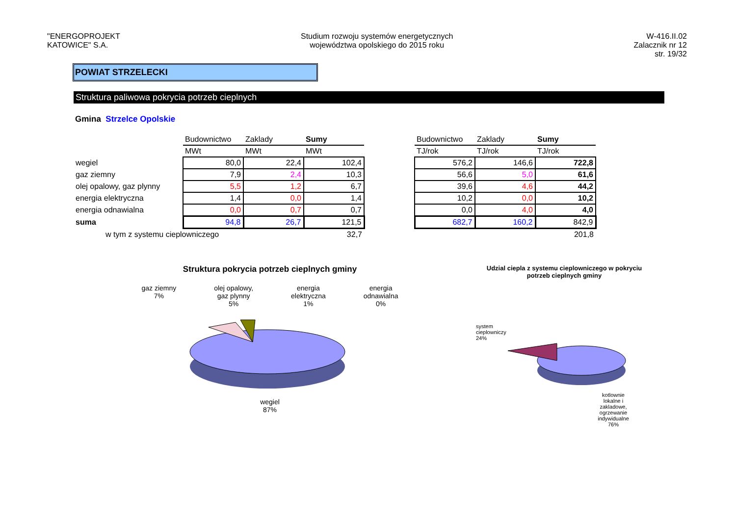"ENERGOPROJEKT
KATOWICE" S.A.
Studium rozwoju systemów energetycznych
województwa opolskiego do 2015 roku
W-416.II.02
Zalacznik nr 12
str. 19/32
POWIAT STRZELECKI
Struktura paliwowa pokrycia potrzeb cieplnych
Gmina Strzelce Opolskie
| | Budownictwo | Zaklady | Sumy |
| | MWt | MWt | MWt |
| wegiel | 80,0 | 22,4 | 102,4 |
| gaz ziemny | 7,9 | 2,4 | 10,3 |
| olej opalowy, gaz plynny | 5,5 | 1,2 | 6,7 |
| energia elektryczna | 1,4 | 0,0 | 1,4 |
| energia odnawialna | 0,0 | 0,7 | 0,7 |
| suma | 94,8 | 26,7 | 121,5 |
| w tym z systemu cieplowniczego | | | 32,7 |
| Budownictwo | Zaklady | Sumy |
| TJ/rok | TJ/rok | TJ/rok |
| 576,2 | 146,6 | 722,8 |
| 56,6 | 5,0 | 61,6 |
| 39,6 | 4,6 | 44,2 |
| 10,2 | 0,0 | 10,2 |
| 0,0 | 4,0 | 4,0 |
| 682,7 | 160,2 | 842,9 |
| | | 201,8 |
Struktura pokrycia potrzeb cieplnych gminy
gaz ziemny
7% olej opalowy,
gaz plynny
5% energia
elektryczna
1% energia
odnawialna
0%
wegiel
87%
Udzial ciepla z systemu cieplowniczego w pokryciu
potrzeb cieplnych gminy
system
cieplowniczy
24%
kotlownie
lokalne i
zakladowe,
ogrzewanie
indywidualne
76%